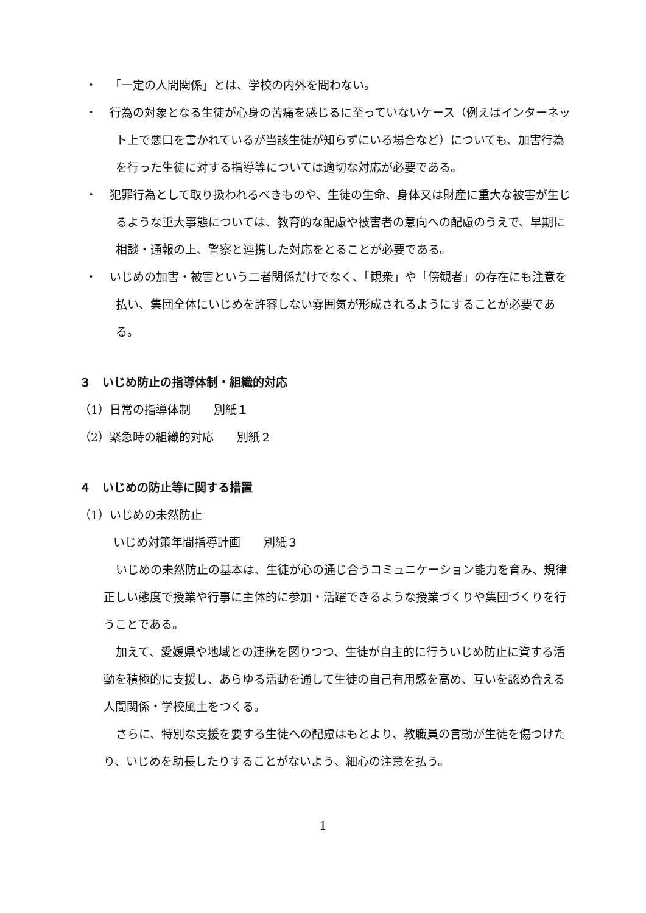・ 「一定の人間関係」とは、学校の内外を問わない。
・ 行為の対象となる生徒が心身の苦痛を感じるに至っていないケース（例えばインターネット上で悪口を書かれているが当該生徒が知らずにいる場合など）についても、加害行為を行った生徒に対する指導等については適切な対応が必要である。
・ 犯罪行為として取り扱われるべきものや、生徒の生命、身体又は財産に重大な被害が生じるような重大事態については、教育的な配慮や被害者の意向への配慮のうえで、早期に相談・通報の上、警察と連携した対応をとることが必要である。
・ いじめの加害・被害という二者関係だけでなく、「観衆」や「傍観者」の存在にも注意を払い、集団全体にいじめを許容しない雰囲気が形成されるようにすることが必要である。
３　いじめ防止の指導体制・組織的対応
（1）日常の指導体制　　別紙１
（2）緊急時の組織的対応　　別紙２
４　いじめの防止等に関する措置
（1）いじめの未然防止
いじめ対策年間指導計画　　別紙３
いじめの未然防止の基本は、生徒が心の通じ合うコミュニケーション能力を育み、規律正しい態度で授業や行事に主体的に参加・活躍できるような授業づくりや集団づくりを行うことである。
加えて、愛媛県や地域との連携を図りつつ、生徒が自主的に行ういじめ防止に資する活動を積極的に支援し、あらゆる活動を通して生徒の自己有用感を高め、互いを認め合える人間関係・学校風土をつくる。
さらに、特別な支援を要する生徒への配慮はもとより、教職員の言動が生徒を傷つけたり、いじめを助長したりすることがないよう、細心の注意を払う。
1